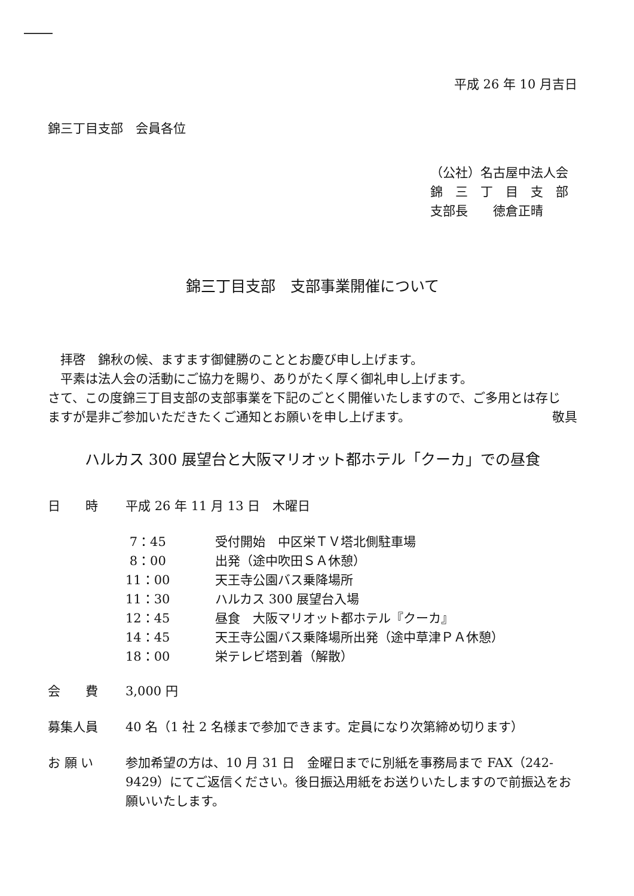平成 26 年 10 月吉日
錦三丁目支部　会員各位
（公社）名古屋中法人会
錦　三　丁　目　支　部
支部長　　徳倉正晴
錦三丁目支部　支部事業開催について
　拝啓　錦秋の候、ますます御健勝のこととお慶び申し上げます。
　平素は法人会の活動にご協力を賜り、ありがたく厚く御礼申し上げます。
さて、この度錦三丁目支部の支部事業を下記のごとく開催いたしますので、ご多用とは存じ
ますが是非ご参加いただきたくご通知とお願いを申し上げます。 敬具
ハルカス 300 展望台と大阪マリオット都ホテル「クーカ」での昼食
日　　時 平成 26 年 11 月 13 日　木曜日
7：45 受付開始　中区栄ＴＶ塔北側駐車場
8：00 出発（途中吹田ＳＡ休憩）
11：00 天王寺公園バス乗降場所
11：30 ハルカス 300 展望台入場
12：45 昼食　大阪マリオット都ホテル『クーカ』
14：45 天王寺公園バス乗降場所出発（途中草津ＰＡ休憩）
18：00 栄テレビ塔到着（解散）
会　　費 3,000 円
募集人員 40 名（1 社 2 名様まで参加できます。定員になり次第締め切ります）
お 願 い 参加希望の方は、10 月 31 日　金曜日までに別紙を事務局まで FAX（242-9429）にてご返信ください。後日振込用紙をお送りいたしますので前振込をお願いいたします。